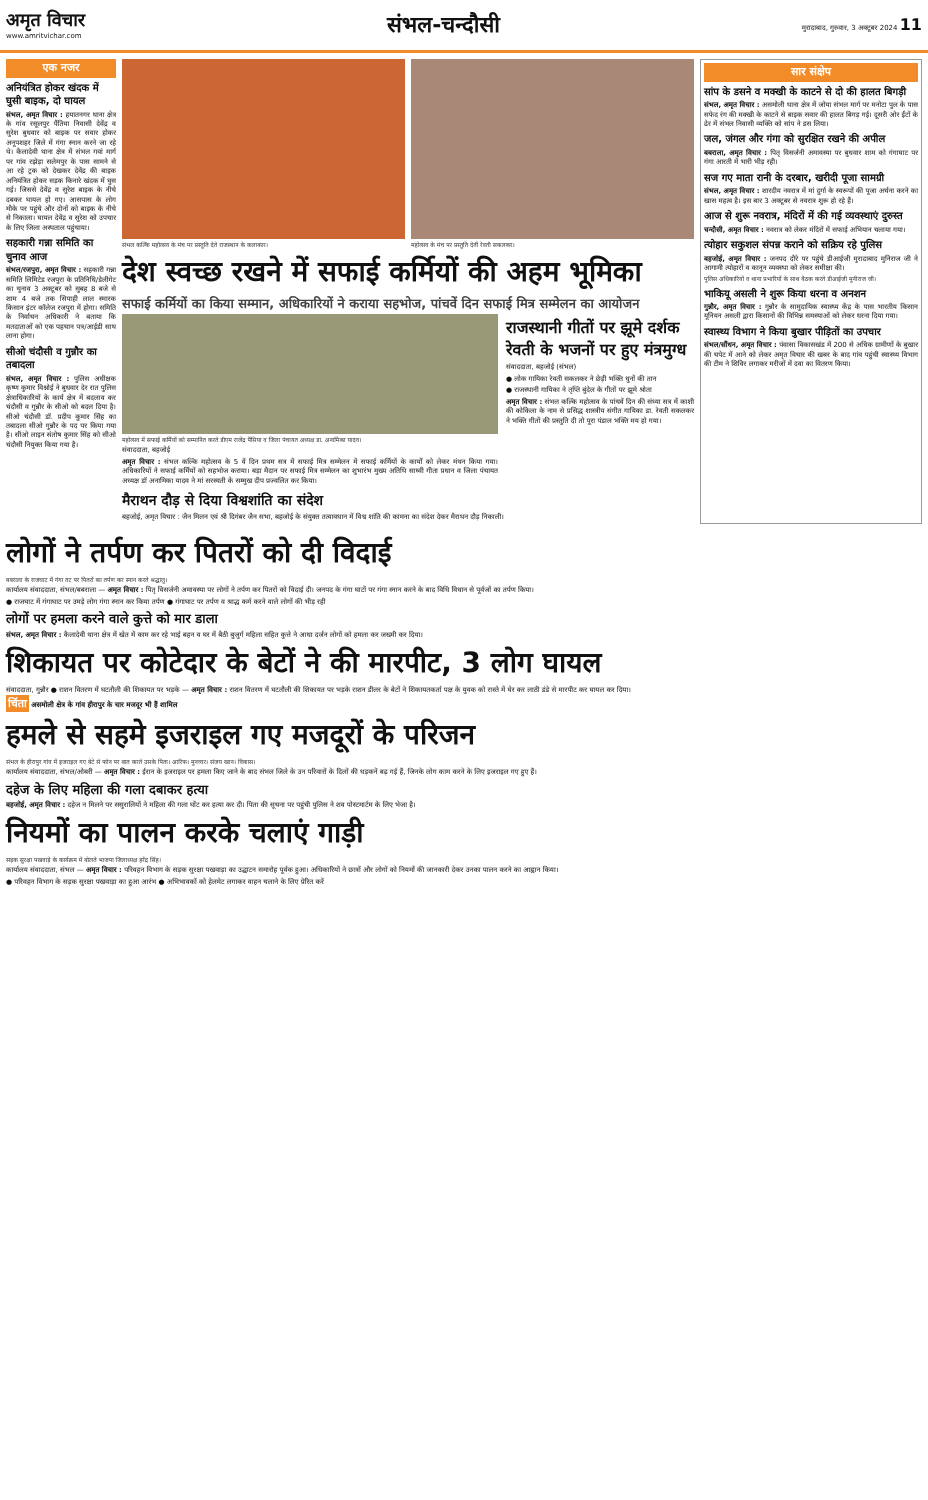अमृत विचार
www.amritvichar.com
संभल-चन्दौसी
मुरादाबाद, गुरुवार, 3 अक्टूबर 2024 11
एक नजर
अनियंत्रित होकर खंदक में घुसी बाइक, दो घायल
संभल, अमृत विचार : हयातनगर थाना क्षेत्र के गांव रसूलपुर पैंतिया निवासी देवेंद्र व सुरेश बुधवार को बाइक पर सवार होकर अनूपशहर जिले में गंगा स्नान करने जा रहे थे। कैलादेवी थाना क्षेत्र में संभल गवां मार्ग पर गांव रझेड़ा सलेमपुर के पास सामने से आ रहे ट्रक को देखकर देवेंद्र की बाइक अनियंत्रित होकर सड़क किनारे खंदक में घुस गई। जिससे देवेंद्र व सुरेश बाइक के नीचे दबकर घायल हो गए। आसपास के लोग मौके पर पहुंचे और दोनों को बाइक के नीचे से निकाला। घायल देवेंद्र व सुरेश को उपचार के लिए जिला अस्पताल पहुंचाया।
सहकारी गन्ना समिति का चुनाव आज
संभल/रजपुरा, अमृत विचार : सहकारी गन्ना समिति लिमिटेड रजपुरा के प्रतिनिधि/डेलीगेट का चुनाव 3 अक्टूबर को सुबह 8 बजे से शाम 4 बजे तक सिपाही लाल स्मारक किसान इंटर कॉलेज रजपुरा में होगा। समिति के निर्वाचन अधिकारी ने बताया कि मतदाताओं को एक पहचान पत्र/आईडी साथ लाना होगा।
सीओ चंदौसी व गुन्नौर का तबादला
संभल, अमृत विचार : पुलिस अधीक्षक कृष्ण कुमार विश्नोई ने बुधवार देर रात पुलिस क्षेत्राधिकारियों के कार्य क्षेत्र में बदलाव कर चंदौसी व गुन्नौर के सीओ को बदल दिया है। सीओ चंदौसी डॉ. प्रदीप कुमार सिंह का तबादला सीओ गुन्नौर के पद पर किया गया है। सीओ लाइन संतोष कुमार सिंह को सीओ चंदौसी नियुक्त किया गया है।
संभल कल्कि महोत्सव के मंच पर प्रस्तुति देते राजस्थान के कलाकार।
महोत्सव के मंच पर प्रस्तुति देतीं रेवती सकलकर।
देश स्वच्छ रखने में सफाई कर्मियों की अहम भूमिका
सफाई कर्मियों का किया सम्मान, अधिकारियों ने कराया सहभोज, पांचवें दिन सफाई मित्र सम्मेलन का आयोजन
महोत्सव में सफाई कर्मियों को सम्मानित करते डीएम राजेंद्र पैंसिया व जिला पंचायत अध्यक्ष डा. अनामिका यादव।
संवाददाता, बहजोई
अमृत विचार : संभल कल्कि महोत्सव के 5 वें दिन प्रथम सत्र में सफाई मित्र सम्मेलन में सफाई कर्मियों के कार्यों को लेकर मंथन किया गया। अधिकारियों ने सफाई कर्मियों को सहभोज कराया। बड़ा मैदान पर सफाई मित्र सम्मेलन का शुभारंभ मुख्य अतिथि साध्वी गीता प्रधान व जिला पंचायत अध्यक्ष डॉ अनामिका यादव ने मां सरस्वती के सम्मुख दीप प्रज्वलित कर किया।
राजस्थानी गीतों पर झूमे दर्शक रेवती के भजनों पर हुए मंत्रमुग्ध
संवाददाता, बहजोई (संभल)
● लोक गायिका रेवती सकलकर ने छेड़ी भक्ति धुनों की तान
● राजस्थानी गायिका ने तृप्ति बुंदेल के गीतों पर झूमे श्रोता
अमृत विचार : संभल कल्कि महोत्सव के पांचवें दिन की संध्या सत्र में काशी की कोकिला के नाम से प्रसिद्ध शास्त्रीय संगीत गायिका डा. रेवती सकलकर ने भक्ति गीतों की प्रस्तुति दी तो पूरा पंडाल भक्ति मय हो गया।
मैराथन दौड़ से दिया विश्वशांति का संदेश
बहजोई, अमृत विचार : जैन मिलन एवं श्री दिगंबर जैन सभा, बहजोई के संयुक्त तत्वावधान में विश्व शांति की कामना का संदेश देकर मैराथन दौड़ निकाली।
सार संक्षेप
सांप के डसने व मक्खी के काटने से दो की हालत बिगड़ी
संभल, अमृत विचार : असमोली थाना क्षेत्र में जोया संभल मार्ग पर मनोटा पुल के पास सफेद रंग की मक्खी के काटने से बाइक सवार की हालत बिगड़ गई। दूसरी ओर ईंटों के ढेर में संभल निवासी व्यक्ति को सांप ने डस लिया।
जल, जंगल और गंगा को सुरक्षित रखने की अपील
बबराला, अमृत विचार : पितृ विसर्जनी अमावस्या पर बुधवार शाम को गंगाघाट पर गंगा आरती में भारी भीड़ रही।
सज गए माता रानी के दरबार, खरीदी पूजा सामग्री
संभल, अमृत विचार : शारदीय नवरात्र में मां दुर्गा के स्वरूपों की पूजा अर्चना करने का खास महत्व है। इस बार 3 अक्टूबर से नवरात्र शुरू हो रहे हैं।
आज से शुरू नवरात्र, मंदिरों में की गई व्यवस्थाएं दुरुस्त
चन्दौसी, अमृत विचार : नवरात्र को लेकर मंदिरों में सफाई अभियान चलाया गया।
त्योहार सकुशल संपन्न कराने को सक्रिय रहे पुलिस
बहजोई, अमृत विचार : जनपद दौरे पर पहुंचे डीआईजी मुरादाबाद मुनिराज जी ने आगामी त्योहारों व कानून व्यवस्था को लेकर समीक्षा की।
पुलिस अधिकारियों व थाना प्रभारियों के साथ बैठक करते डीआईजी मुनीराज जी।
भाकियू असली ने शुरू किया धरना व अनशन
गुन्नौर, अमृत विचार : गुन्नौर के सामुदायिक स्वास्थ्य केंद्र के पास भारतीय किसान यूनियन असली द्वारा किसानों की विभिन्न समस्याओं को लेकर धरना दिया गया।
स्वास्थ्य विभाग ने किया बुखार पीड़ितों का उपचार
संभल/सौंधन, अमृत विचार : पंवासा विकासखंड में 200 से अधिक ग्रामीणों के बुखार की चपेट में आने को लेकर अमृत विचार की खबर के बाद गांव पहुंची स्वास्थ्य विभाग की टीम ने शिविर लगाकर मरीजों में दवा का वितरण किया।
लोगों ने तर्पण कर पितरों को दी विदाई
बबराला के राजघाट में गंगा तट पर पितरों का तर्पण कर स्नान करते श्रद्धालु।
कार्यालय संवाददाता, संभल/बबराला — अमृत विचार : पितृ विसर्जनी अमावस्या पर लोगों ने तर्पण कर पितरों को विदाई दी। जनपद के गंगा घाटों पर गंगा स्नान करने के बाद विधि विधान से पूर्वजों का तर्पण किया।
● राजघाट में गंगाघाट पर उमड़े लोग गंगा स्नान कर किया तर्पण ● गंगाघाट पर तर्पण व श्राद्ध कर्म करने वाले लोगों की भीड़ रही
लोगों पर हमला करने वाले कुत्ते को मार डाला
संभल, अमृत विचार : कैलादेवी थाना क्षेत्र में खेत में काम कर रहे भाई बहन व घर में बैठी बुजुर्ग महिला सहित कुत्ते ने आधा दर्जन लोगों को हमला कर जख्मी कर दिया।
शिकायत पर कोटेदार के बेटों ने की मारपीट, 3 लोग घायल
संवाददाता, गुन्नौर ● राशन वितरण में घटतौली की शिकायत पर भड़के — अमृत विचार : राशन वितरण में घटतौली की शिकायत पर भड़के राशन डीलर के बेटों ने शिकायतकर्ता पक्ष के युवक को रास्ते में घेर कर लाठी डंडे से मारपीट कर घायल कर दिया।
चिंता असमोली क्षेत्र के गांव हीरापुर के चार मजदूर भी हैं शामिल
हमले से सहमे इजराइल गए मजदूरों के परिजन
संभल के हीरापुर गांव में इजराइल गए बेटे से फोन पर बात करते उसके पिता। आरिफ। मुनव्वर। संजय खान। विकास।
कार्यालय संवाददाता, संभल/ओबरी — अमृत विचार : ईरान के इजराइल पर हमला किए जाने के बाद संभल जिले के उन परिवारों के दिलों की धड़कनें बढ़ गई हैं, जिनके लोग काम करने के लिए इजराइल गए हुए हैं।
दहेज के लिए महिला की गला दबाकर हत्या
बहजोई, अमृत विचार : दहेज न मिलने पर ससुरालियों ने महिला की गला घोंट कर हत्या कर दी। पिता की सूचना पर पहुंची पुलिस ने शव पोस्टमार्टम के लिए भेजा है।
नियमों का पालन करके चलाएं गाड़ी
सड़क सुरक्षा पखवाड़े के कार्यक्रम में बोलते भाजपा जिलाध्यक्ष हरेंद्र सिंह।
कार्यालय संवाददाता, संभल — अमृत विचार : परिवहन विभाग के सड़क सुरक्षा पखवाड़ा का उद्घाटन समारोह पूर्वक हुआ। अधिकारियों ने छात्रों और लोगों को नियमों की जानकारी देकर उनका पालन करने का आह्वान किया।
● परिवहन विभाग के सड़क सुरक्षा पखवाड़ा का हुआ आरंभ ● अभिभावकों को हेलमेट लगाकर वाहन चलाने के लिए प्रेरित करें